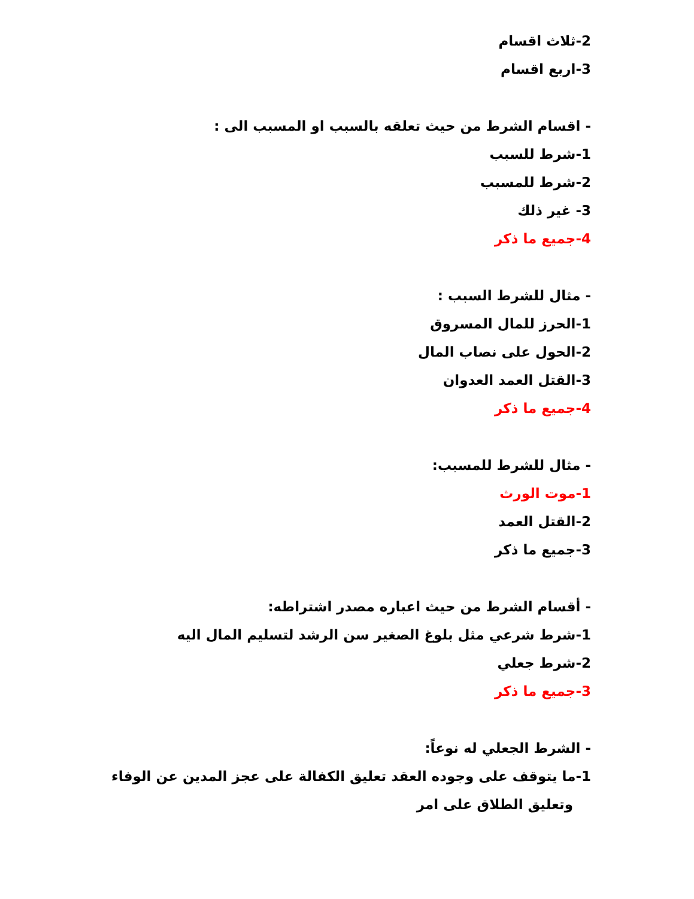2-ثلاث اقسام
3-اربع اقسام
- اقسام الشرط من حيث تعلقه بالسبب او المسبب الى :
1-شرط للسبب
2-شرط للمسبب
3- غير ذلك
4-جميع ما ذكر
- مثال للشرط السبب :
1-الحرز للمال المسروق
2-الحول على نصاب المال
3-القتل العمد العدوان
4-جميع ما ذكر
- مثال للشرط للمسبب:
1-موت الورث
2-القتل العمد
3-جميع ما ذكر
- أقسام الشرط من حيث اعباره مصدر اشتراطه:
1-شرط شرعي مثل بلوغ الصغير سن الرشد لتسليم المال اليه
2-شرط جعلي
3-جميع ما ذكر
- الشرط الجعلي له نوعاً:
1-ما يتوقف على وجوده العقد تعليق الكفالة على عجز المدين عن الوفاء
وتعليق الطلاق على امر